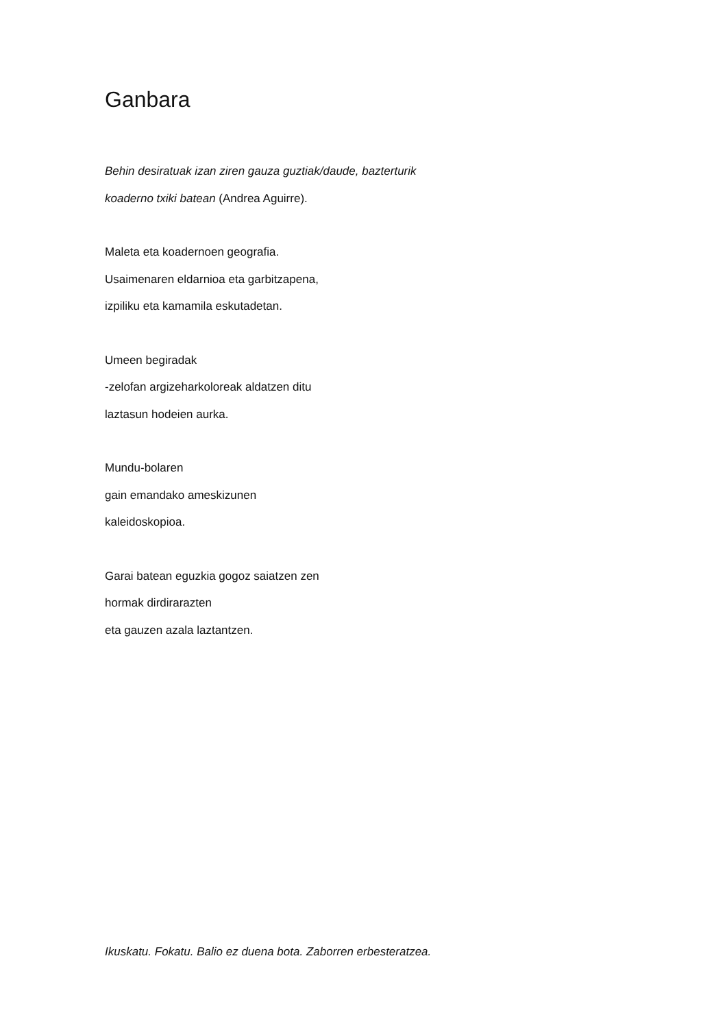Ganbara
Behin desiratuak izan ziren gauza guztiak/daude, bazterturik
koaderno txiki batean (Andrea Aguirre).
Maleta eta koadernoen geografia.
Usaimenaren eldarnioa eta garbitzapena,
izpiliku eta kamamila eskutadetan.
Umeen begiradak
-zelofan argizeharkoloreak aldatzen ditu
laztasun hodeien aurka.
Mundu-bolaren
gain emandako ameskizunen
kaleidoskopioa.
Garai batean eguzkia gogoz saiatzen zen
hormak dirdirarazten
eta gauzen azala laztantzen.
Ikuskatu. Fokatu. Balio ez duena bota. Zaborren erbesteratzea.